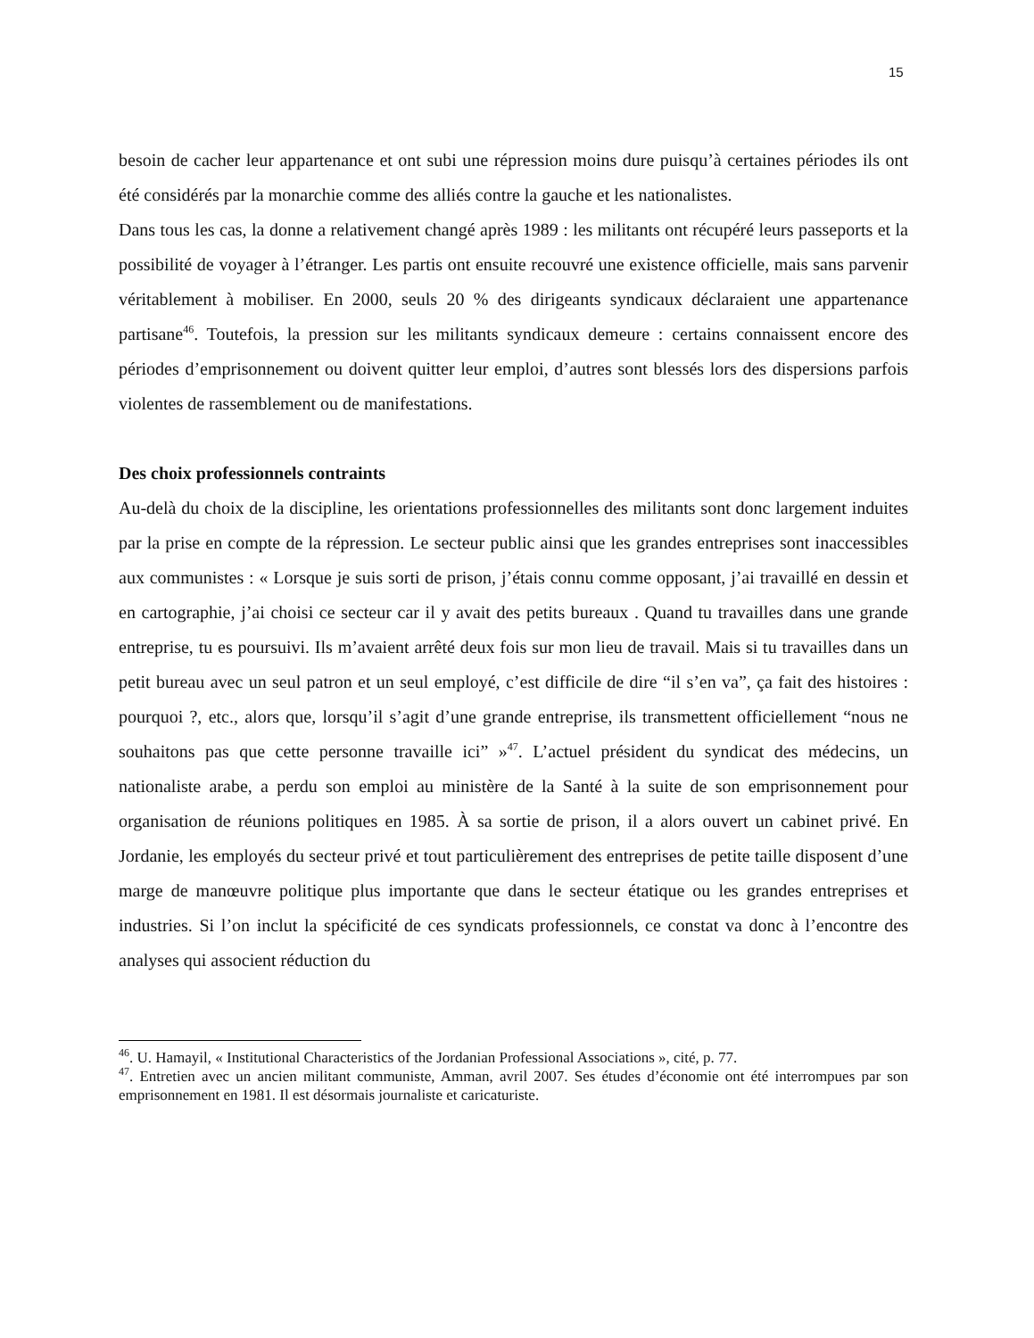15
besoin de cacher leur appartenance et ont subi une répression moins dure puisqu’à certaines périodes ils ont été considérés par la monarchie comme des alliés contre la gauche et les nationalistes.
Dans tous les cas, la donne a relativement changé après 1989 : les militants ont récupéré leurs passeports et la possibilité de voyager à l’étranger. Les partis ont ensuite recouvré une existence officielle, mais sans parvenir véritablement à mobiliser. En 2000, seuls 20 % des dirigeants syndicaux déclaraient une appartenance partisane<sup>46</sup>. Toutefois, la pression sur les militants syndicaux demeure : certains connaissent encore des périodes d’emprisonnement ou doivent quitter leur emploi, d’autres sont blessés lors des dispersions parfois violentes de rassemblement ou de manifestations.
Des choix professionnels contraints
Au-delà du choix de la discipline, les orientations professionnelles des militants sont donc largement induites par la prise en compte de la répression. Le secteur public ainsi que les grandes entreprises sont inaccessibles aux communistes : « Lorsque je suis sorti de prison, j’étais connu comme opposant, j’ai travaillé en dessin et en cartographie, j’ai choisi ce secteur car il y avait des petits bureaux . Quand tu travailles dans une grande entreprise, tu es poursuivi. Ils m’avaient arrêté deux fois sur mon lieu de travail. Mais si tu travailles dans un petit bureau avec un seul patron et un seul employé, c’est difficile de dire “il s’en va”, ça fait des histoires : pourquoi ?, etc., alors que, lorsqu’il s’agit d’une grande entreprise, ils transmettent officiellement “nous ne souhaitons pas que cette personne travaille ici” »<sup>47</sup>. L’actuel président du syndicat des médecins, un nationaliste arabe, a perdu son emploi au ministère de la Santé à la suite de son emprisonnement pour organisation de réunions politiques en 1985. À sa sortie de prison, il a alors ouvert un cabinet privé. En Jordanie, les employés du secteur privé et tout particulièrement des entreprises de petite taille disposent d’une marge de manœuvre politique plus importante que dans le secteur étatique ou les grandes entreprises et industries. Si l’on inclut la spécificité de ces syndicats professionnels, ce constat va donc à l’encontre des analyses qui associent réduction du
<sup>46</sup>. U. Hamayil, « Institutional Characteristics of the Jordanian Professional Associations », cité, p. 77.
<sup>47</sup>. Entretien avec un ancien militant communiste, Amman, avril 2007. Ses études d’économie ont été interrompues par son emprisonnement en 1981. Il est désormais journaliste et caricaturiste.